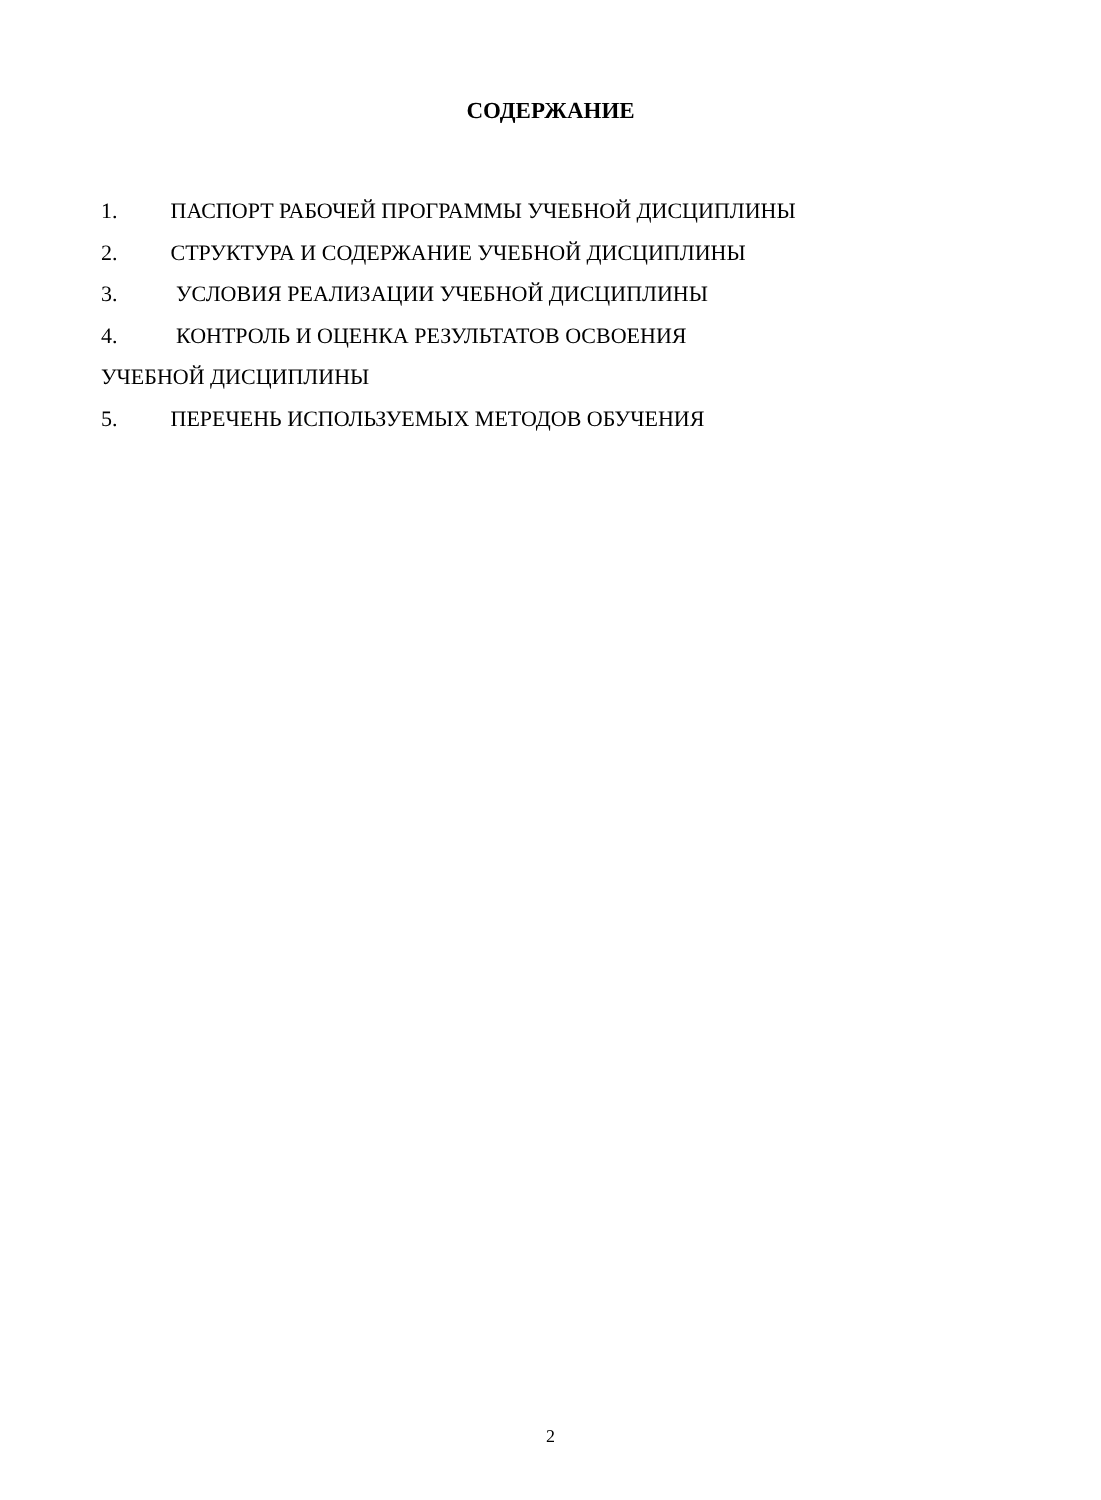СОДЕРЖАНИЕ
1. ПАСПОРТ РАБОЧЕЙ ПРОГРАММЫ УЧЕБНОЙ ДИСЦИПЛИНЫ
2. СТРУКТУРА И СОДЕРЖАНИЕ УЧЕБНОЙ ДИСЦИПЛИНЫ
3. УСЛОВИЯ РЕАЛИЗАЦИИ УЧЕБНОЙ ДИСЦИПЛИНЫ
4. КОНТРОЛЬ И ОЦЕНКА РЕЗУЛЬТАТОВ ОСВОЕНИЯ
УЧЕБНОЙ ДИСЦИПЛИНЫ
5. ПЕРЕЧЕНЬ ИСПОЛЬЗУЕМЫХ МЕТОДОВ ОБУЧЕНИЯ
2